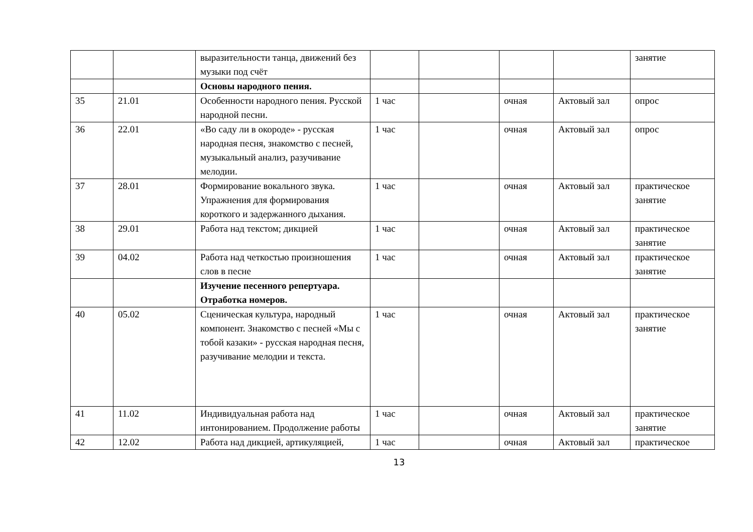| | | выразительности танца, движений без музыки под счёт | | | | | занятие |
| | | Основы народного пения. | | | | | |
| 35 | 21.01 | Особенности народного пения. Русской народной песни. | 1 час | | очная | Актовый зал | опрос |
| 36 | 22.01 | «Во саду ли в окороде» - русская народная песня, знакомство с песней, музыкальный анализ, разучивание мелодии. | 1 час | | очная | Актовый зал | опрос |
| 37 | 28.01 | Формирование вокального звука. Упражнения для формирования короткого и задержанного дыхания. | 1 час | | очная | Актовый зал | практическое занятие |
| 38 | 29.01 | Работа над текстом; дикцией | 1 час | | очная | Актовый зал | практическое занятие |
| 39 | 04.02 | Работа над четкостью произношения слов в песне | 1 час | | очная | Актовый зал | практическое занятие |
| | | Изучение песенного репертуара. Отработка номеров. | | | | | |
| 40 | 05.02 | Сценическая культура, народный компонент. Знакомство с песней «Мы с тобой казаки» - русская народная песня, разучивание мелодии и текста. | 1 час | | очная | Актовый зал | практическое занятие |
| 41 | 11.02 | Индивидуальная работа над интонированием. Продолжение работы | 1 час | | очная | Актовый зал | практическое занятие |
| 42 | 12.02 | Работа над дикцией, артикуляцией, | 1 час | | очная | Актовый зал | практическое |
13